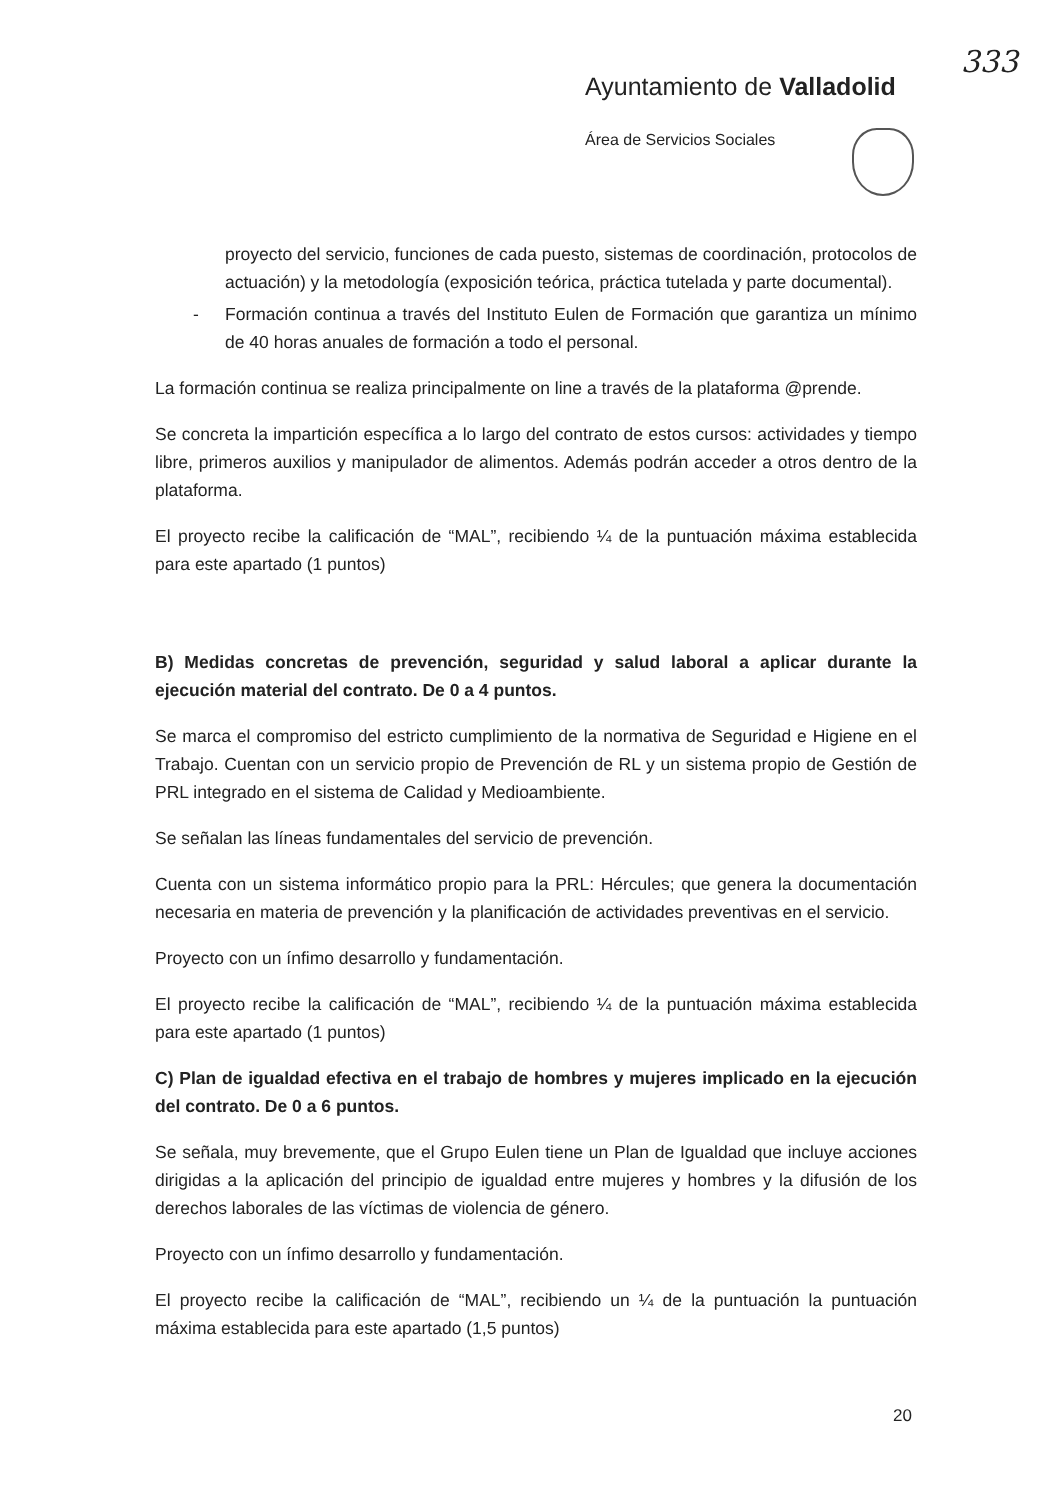333
Ayuntamiento de Valladolid
Área de Servicios Sociales
proyecto del servicio, funciones de cada puesto, sistemas de coordinación, protocolos de actuación) y la metodología (exposición teórica, práctica tutelada y parte documental).
- Formación continua a través del Instituto Eulen de Formación que garantiza un mínimo de 40 horas anuales de formación a todo el personal.
La formación continua se realiza principalmente on line a través de la plataforma @prende.
Se concreta la impartición específica a lo largo del contrato de estos cursos: actividades y tiempo libre, primeros auxilios y manipulador de alimentos. Además podrán acceder a otros dentro de la plataforma.
El proyecto recibe la calificación de “MAL”, recibiendo ¼ de la puntuación máxima establecida para este apartado (1 puntos)
B) Medidas concretas de prevención, seguridad y salud laboral a aplicar durante la ejecución material del contrato. De 0 a 4 puntos.
Se marca el compromiso del estricto cumplimiento de la normativa de Seguridad e Higiene en el Trabajo. Cuentan con un servicio propio de Prevención de RL y un sistema propio de Gestión de PRL integrado en el sistema de Calidad y Medioambiente.
Se señalan las líneas fundamentales del servicio de prevención.
Cuenta con un sistema informático propio para la PRL: Hércules; que genera la documentación necesaria en materia de prevención y la planificación de actividades preventivas en el servicio.
Proyecto con un ínfimo desarrollo y fundamentación.
El proyecto recibe la calificación de “MAL”, recibiendo ¼ de la puntuación máxima establecida para este apartado (1 puntos)
C) Plan de igualdad efectiva en el trabajo de hombres y mujeres implicado en la ejecución del contrato. De 0 a 6 puntos.
Se señala, muy brevemente, que el Grupo Eulen tiene un Plan de Igualdad que incluye acciones dirigidas a la aplicación del principio de igualdad entre mujeres y hombres y la difusión de los derechos laborales de las víctimas de violencia de género.
Proyecto con un ínfimo desarrollo y fundamentación.
El proyecto recibe la calificación de “MAL”, recibiendo un ¼ de la puntuación la puntuación máxima establecida para este apartado (1,5 puntos)
20